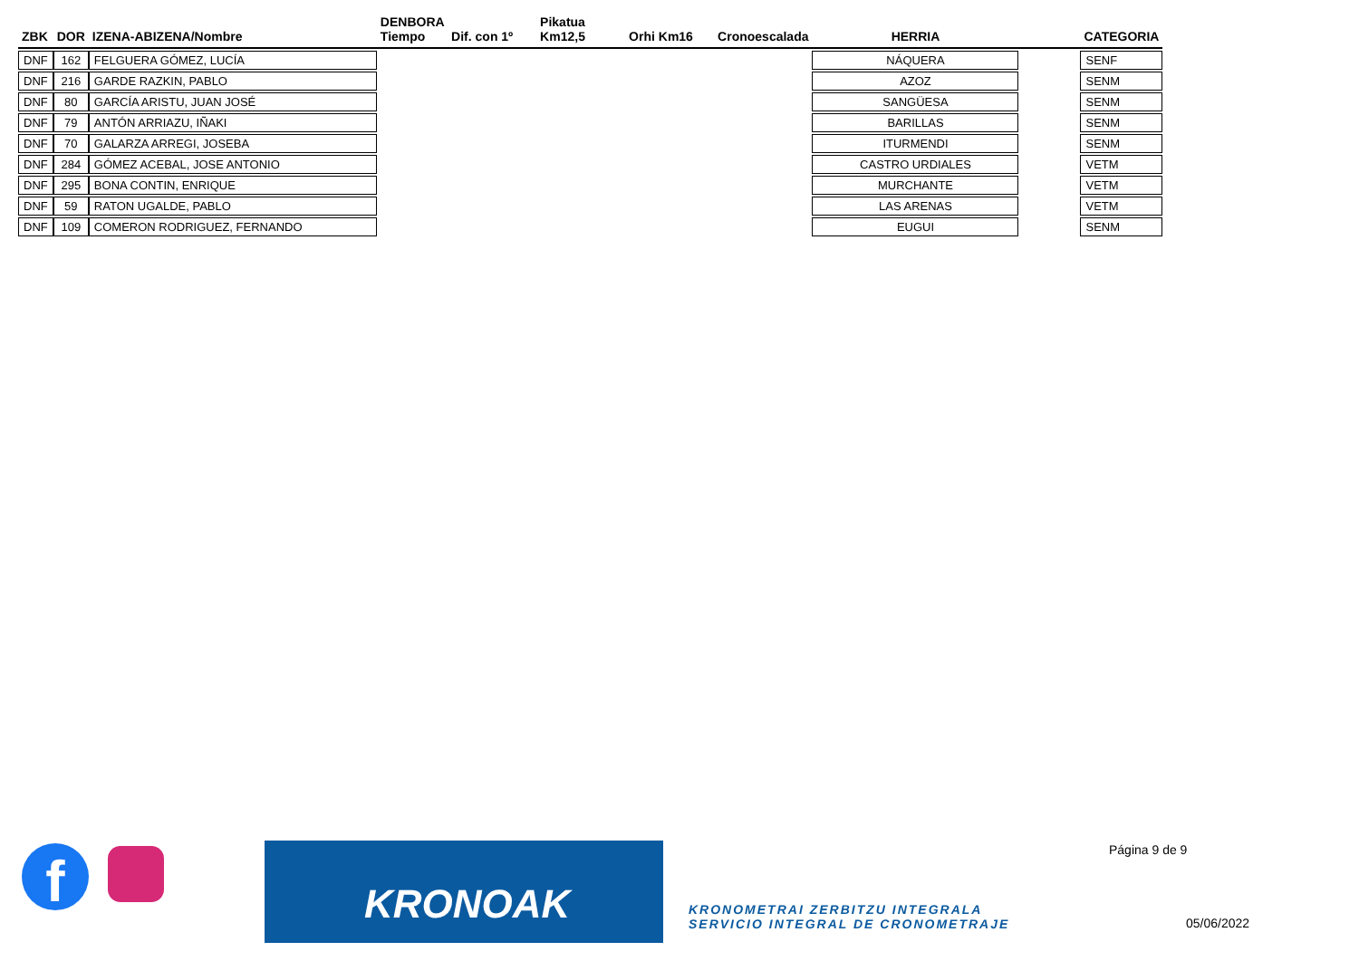| ZBK | DOR | IZENA-ABIZENA/Nombre | DENBORA Tiempo | Dif. con 1º | Pikatua Km12,5 | Orhi Km16 | Cronoescalada | HERRIA | | CATEGORIA |
| --- | --- | --- | --- | --- | --- | --- | --- | --- | --- | --- |
| DNF | 162 | FELGUERA GÓMEZ, LUCÍA | | | | | | NÁQUERA | | SENF |
| DNF | 216 | GARDE RAZKIN, PABLO | | | | | | AZOZ | | SENM |
| DNF | 80 | GARCÍA ARISTU, JUAN JOSÉ | | | | | | SANGÜESA | | SENM |
| DNF | 79 | ANTÓN ARRIAZU, IÑAKI | | | | | | BARILLAS | | SENM |
| DNF | 70 | GALARZA ARREGI, JOSEBA | | | | | | ITURMENDI | | SENM |
| DNF | 284 | GÓMEZ ACEBAL, JOSE ANTONIO | | | | | | CASTRO URDIALES | | VETM |
| DNF | 295 | BONA CONTIN, ENRIQUE | | | | | | MURCHANTE | | VETM |
| DNF | 59 | RATON UGALDE, PABLO | | | | | | LAS ARENAS | | VETM |
| DNF | 109 | COMERON RODRIGUEZ, FERNANDO | | | | | | EUGUI | | SENM |
f KRONOAK
KRONOMETRAI ZERBITZU INTEGRALA
SERVICIO INTEGRAL DE CRONOMETRAJE
Página 9 de 9
05/06/2022